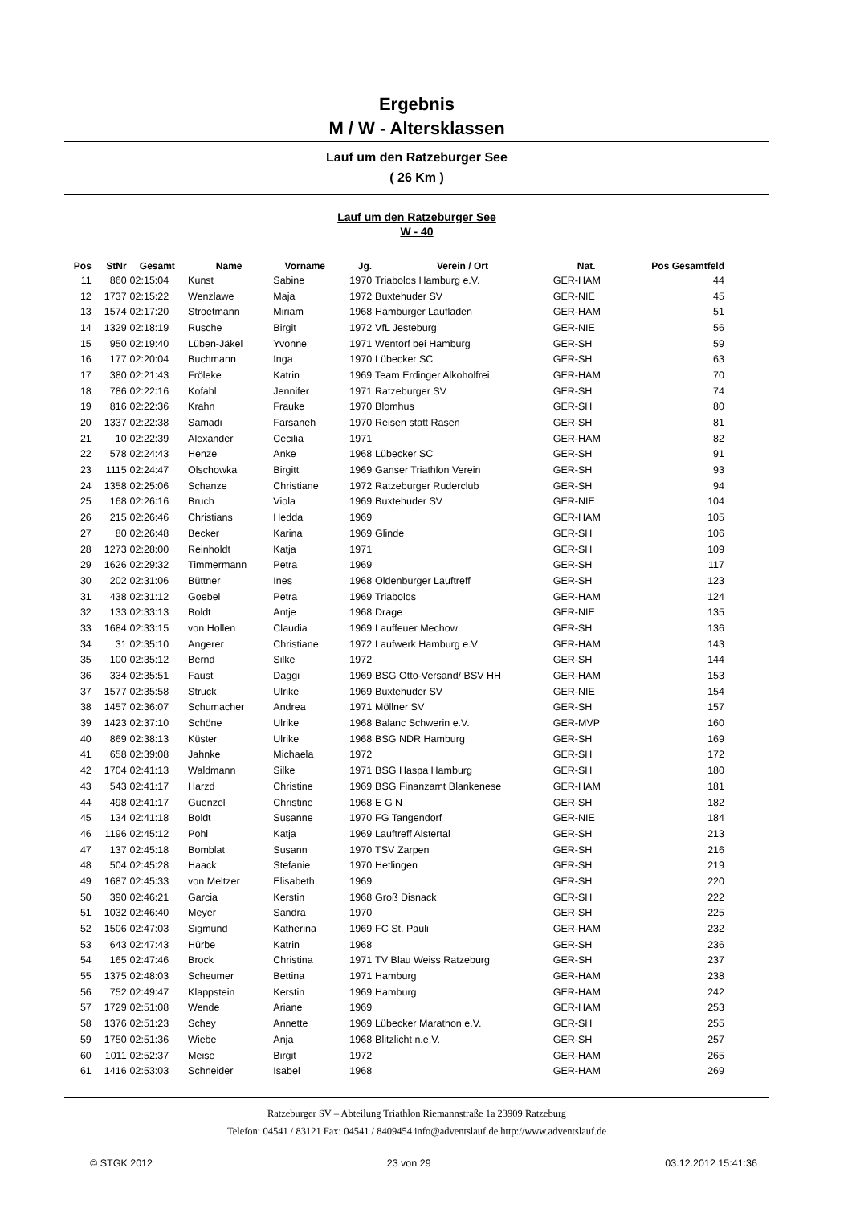Ergebnis
M / W - Altersklassen
Lauf um den Ratzeburger See
( 26 Km )
Lauf um den Ratzeburger See
W - 40
| Pos | StNr | Gesamt | Name | Vorname | Jg. | Verein / Ort | Nat. | Pos Gesamtfeld | |
| --- | --- | --- | --- | --- | --- | --- | --- | --- | --- |
| 11 | 860 | 02:15:04 | Kunst | Sabine | 1970 | Triabolos Hamburg e.V. | GER-HAM | 44 | |
| 12 | 1737 | 02:15:22 | Wenzlawe | Maja | 1972 | Buxtehuder SV | GER-NIE | 45 | |
| 13 | 1574 | 02:17:20 | Stroetmann | Miriam | 1968 | Hamburger Laufladen | GER-HAM | 51 | |
| 14 | 1329 | 02:18:19 | Rusche | Birgit | 1972 | VfL Jesteburg | GER-NIE | 56 | |
| 15 | 950 | 02:19:40 | Lüben-Jäkel | Yvonne | 1971 | Wentorf bei Hamburg | GER-SH | 59 | |
| 16 | 177 | 02:20:04 | Buchmann | Inga | 1970 | Lübecker SC | GER-SH | 63 | |
| 17 | 380 | 02:21:43 | Fröleke | Katrin | 1969 | Team Erdinger Alkoholfrei | GER-HAM | 70 | |
| 18 | 786 | 02:22:16 | Kofahl | Jennifer | 1971 | Ratzeburger SV | GER-SH | 74 | |
| 19 | 816 | 02:22:36 | Krahn | Frauke | 1970 | Blomhus | GER-SH | 80 | |
| 20 | 1337 | 02:22:38 | Samadi | Farsaneh | 1970 | Reisen statt Rasen | GER-SH | 81 | |
| 21 | 10 | 02:22:39 | Alexander | Cecilia | 1971 | | GER-HAM | 82 | |
| 22 | 578 | 02:24:43 | Henze | Anke | 1968 | Lübecker SC | GER-SH | 91 | |
| 23 | 1115 | 02:24:47 | Olschowka | Birgitt | 1969 | Ganser Triathlon Verein | GER-SH | 93 | |
| 24 | 1358 | 02:25:06 | Schanze | Christiane | 1972 | Ratzeburger Ruderclub | GER-SH | 94 | |
| 25 | 168 | 02:26:16 | Bruch | Viola | 1969 | Buxtehuder SV | GER-NIE | 104 | |
| 26 | 215 | 02:26:46 | Christians | Hedda | 1969 | | GER-HAM | 105 | |
| 27 | 80 | 02:26:48 | Becker | Karina | 1969 | Glinde | GER-SH | 106 | |
| 28 | 1273 | 02:28:00 | Reinholdt | Katja | 1971 | | GER-SH | 109 | |
| 29 | 1626 | 02:29:32 | Timmermann | Petra | 1969 | | GER-SH | 117 | |
| 30 | 202 | 02:31:06 | Büttner | Ines | 1968 | Oldenburger Lauftreff | GER-SH | 123 | |
| 31 | 438 | 02:31:12 | Goebel | Petra | 1969 | Triabolos | GER-HAM | 124 | |
| 32 | 133 | 02:33:13 | Boldt | Antje | 1968 | Drage | GER-NIE | 135 | |
| 33 | 1684 | 02:33:15 | von Hollen | Claudia | 1969 | Lauffeuer Mechow | GER-SH | 136 | |
| 34 | 31 | 02:35:10 | Angerer | Christiane | 1972 | Laufwerk Hamburg e.V | GER-HAM | 143 | |
| 35 | 100 | 02:35:12 | Bernd | Silke | 1972 | | GER-SH | 144 | |
| 36 | 334 | 02:35:51 | Faust | Daggi | 1969 | BSG Otto-Versand/ BSV HH | GER-HAM | 153 | |
| 37 | 1577 | 02:35:58 | Struck | Ulrike | 1969 | Buxtehuder SV | GER-NIE | 154 | |
| 38 | 1457 | 02:36:07 | Schumacher | Andrea | 1971 | Möllner SV | GER-SH | 157 | |
| 39 | 1423 | 02:37:10 | Schöne | Ulrike | 1968 | Balanc Schwerin e.V. | GER-MVP | 160 | |
| 40 | 869 | 02:38:13 | Küster | Ulrike | 1968 | BSG NDR Hamburg | GER-SH | 169 | |
| 41 | 658 | 02:39:08 | Jahnke | Michaela | 1972 | | GER-SH | 172 | |
| 42 | 1704 | 02:41:13 | Waldmann | Silke | 1971 | BSG Haspa Hamburg | GER-SH | 180 | |
| 43 | 543 | 02:41:17 | Harzd | Christine | 1969 | BSG Finanzamt Blankenese | GER-HAM | 181 | |
| 44 | 498 | 02:41:17 | Guenzel | Christine | 1968 | E G N | GER-SH | 182 | |
| 45 | 134 | 02:41:18 | Boldt | Susanne | 1970 | FG Tangendorf | GER-NIE | 184 | |
| 46 | 1196 | 02:45:12 | Pohl | Katja | 1969 | Lauftreff Alstertal | GER-SH | 213 | |
| 47 | 137 | 02:45:18 | Bomblat | Susann | 1970 | TSV Zarpen | GER-SH | 216 | |
| 48 | 504 | 02:45:28 | Haack | Stefanie | 1970 | Hetlingen | GER-SH | 219 | |
| 49 | 1687 | 02:45:33 | von Meltzer | Elisabeth | 1969 | | GER-SH | 220 | |
| 50 | 390 | 02:46:21 | Garcia | Kerstin | 1968 | Groß Disnack | GER-SH | 222 | |
| 51 | 1032 | 02:46:40 | Meyer | Sandra | 1970 | | GER-SH | 225 | |
| 52 | 1506 | 02:47:03 | Sigmund | Katherina | 1969 | FC St. Pauli | GER-HAM | 232 | |
| 53 | 643 | 02:47:43 | Hürbe | Katrin | 1968 | | GER-SH | 236 | |
| 54 | 165 | 02:47:46 | Brock | Christina | 1971 | TV Blau Weiss Ratzeburg | GER-SH | 237 | |
| 55 | 1375 | 02:48:03 | Scheumer | Bettina | 1971 | Hamburg | GER-HAM | 238 | |
| 56 | 752 | 02:49:47 | Klappstein | Kerstin | 1969 | Hamburg | GER-HAM | 242 | |
| 57 | 1729 | 02:51:08 | Wende | Ariane | 1969 | | GER-HAM | 253 | |
| 58 | 1376 | 02:51:23 | Schey | Annette | 1969 | Lübecker Marathon e.V. | GER-SH | 255 | |
| 59 | 1750 | 02:51:36 | Wiebe | Anja | 1968 | Blitzlicht n.e.V. | GER-SH | 257 | |
| 60 | 1011 | 02:52:37 | Meise | Birgit | 1972 | | GER-HAM | 265 | |
| 61 | 1416 | 02:53:03 | Schneider | Isabel | 1968 | | GER-HAM | 269 | |
Ratzeburger SV – Abteilung Triathlon Riemannstraße 1a 23909 Ratzeburg
Telefon: 04541 / 83121 Fax: 04541 / 8409454 info@adventslauf.de http://www.adventslauf.de
© STGK 2012 23 von 29 03.12.2012 15:41:36